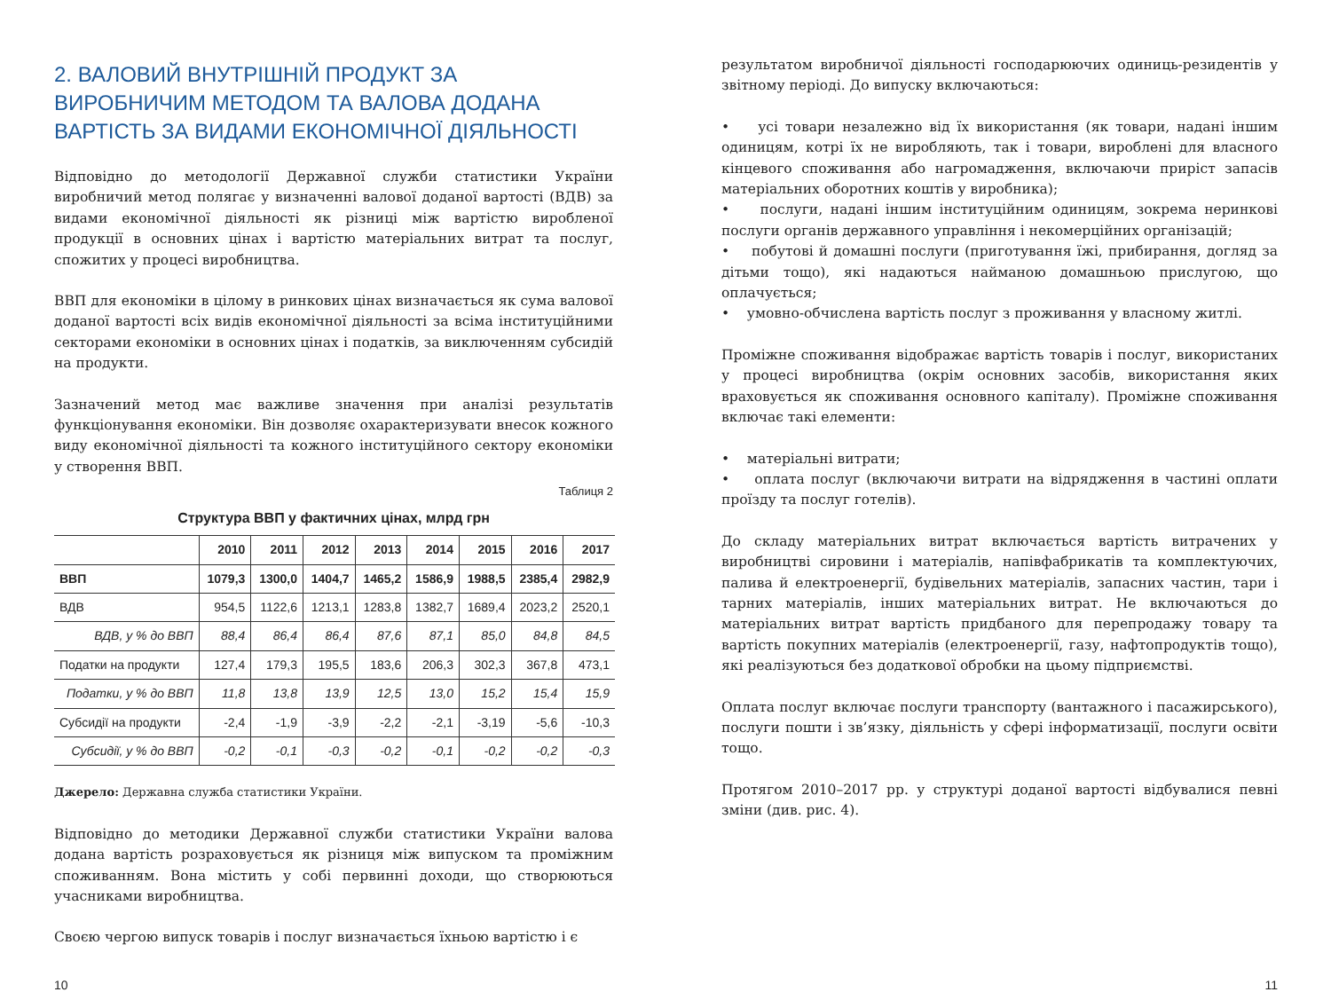2. ВАЛОВИЙ ВНУТРІШНІЙ ПРОДУКТ ЗА ВИРОБНИЧИМ МЕТОДОМ ТА ВАЛОВА ДОДАНА ВАРТІСТЬ ЗА ВИДАМИ ЕКОНОМІЧНОЇ ДІЯЛЬНОСТІ
Відповідно до методології Державної служби статистики України виробничий метод полягає у визначенні валової доданої вартості (ВДВ) за видами економічної діяльності як різниці між вартістю виробленої продукції в основних цінах і вартістю матеріальних витрат та послуг, спожитих у процесі виробництва.
ВВП для економіки в цілому в ринкових цінах визначається як сума валової доданої вартості всіх видів економічної діяльності за всіма інституційними секторами економіки в основних цінах і податків, за виключенням субсидій на продукти.
Зазначений метод має важливе значення при аналізі результатів функціонування економіки. Він дозволяє охарактеризувати внесок кожного виду економічної діяльності та кожного інституційного сектору економіки у створення ВВП.
Таблиця 2
Структура ВВП у фактичних цінах, млрд грн
| | 2010 | 2011 | 2012 | 2013 | 2014 | 2015 | 2016 | 2017 |
| --- | --- | --- | --- | --- | --- | --- | --- | --- |
| ВВП | 1079,3 | 1300,0 | 1404,7 | 1465,2 | 1586,9 | 1988,5 | 2385,4 | 2982,9 |
| ВДВ | 954,5 | 1122,6 | 1213,1 | 1283,8 | 1382,7 | 1689,4 | 2023,2 | 2520,1 |
| ВДВ, у % до ВВП | 88,4 | 86,4 | 86,4 | 87,6 | 87,1 | 85,0 | 84,8 | 84,5 |
| Податки на продукти | 127,4 | 179,3 | 195,5 | 183,6 | 206,3 | 302,3 | 367,8 | 473,1 |
| Податки, у % до ВВП | 11,8 | 13,8 | 13,9 | 12,5 | 13,0 | 15,2 | 15,4 | 15,9 |
| Субсидії на продукти | -2,4 | -1,9 | -3,9 | -2,2 | -2,1 | -3,19 | -5,6 | -10,3 |
| Субсидії, у % до ВВП | -0,2 | -0,1 | -0,3 | -0,2 | -0,1 | -0,2 | -0,2 | -0,3 |
Джерело: Державна служба статистики України.
Відповідно до методики Державної служби статистики України валова додана вартість розраховується як різниця між випуском та проміжним споживанням. Вона містить у собі первинні доходи, що створюються учасниками виробництва.
Своєю чергою випуск товарів і послуг визначається їхньою вартістю і є
результатом виробничої діяльності господарюючих одиниць-резидентів у звітному періоді. До випуску включаються:
• усі товари незалежно від їх використання (як товари, надані іншим одиницям, котрі їх не виробляють, так і товари, вироблені для власного кінцевого споживання або нагромадження, включаючи приріст запасів матеріальних оборотних коштів у виробника);
• послуги, надані іншим інституційним одиницям, зокрема неринкові послуги органів державного управління і некомерційних організацій;
• побутові й домашні послуги (приготування їжі, прибирання, догляд за дітьми тощо), які надаються найманою домашньою прислугою, що оплачується;
• умовно-обчислена вартість послуг з проживання у власному житлі.
Проміжне споживання відображає вартість товарів і послуг, використаних у процесі виробництва (окрім основних засобів, використання яких враховується як споживання основного капіталу). Проміжне споживання включає такі елементи:
• матеріальні витрати;
• оплата послуг (включаючи витрати на відрядження в частині оплати проїзду та послуг готелів).
До складу матеріальних витрат включається вартість витрачених у виробництві сировини і матеріалів, напівфабрикатів та комплектуючих, палива й електроенергії, будівельних матеріалів, запасних частин, тари і тарних матеріалів, інших матеріальних витрат. Не включаються до матеріальних витрат вартість придбаного для перепродажу товару та вартість покупних матеріалів (електроенергії, газу, нафтопродуктів тощо), які реалізуються без додаткової обробки на цьому підприємстві.
Оплата послуг включає послуги транспорту (вантажного і пасажирського), послуги пошти і зв’язку, діяльність у сфері інформатизації, послуги освіти тощо.
Протягом 2010–2017 рр. у структурі доданої вартості відбувалися певні зміни (див. рис. 4).
10 11